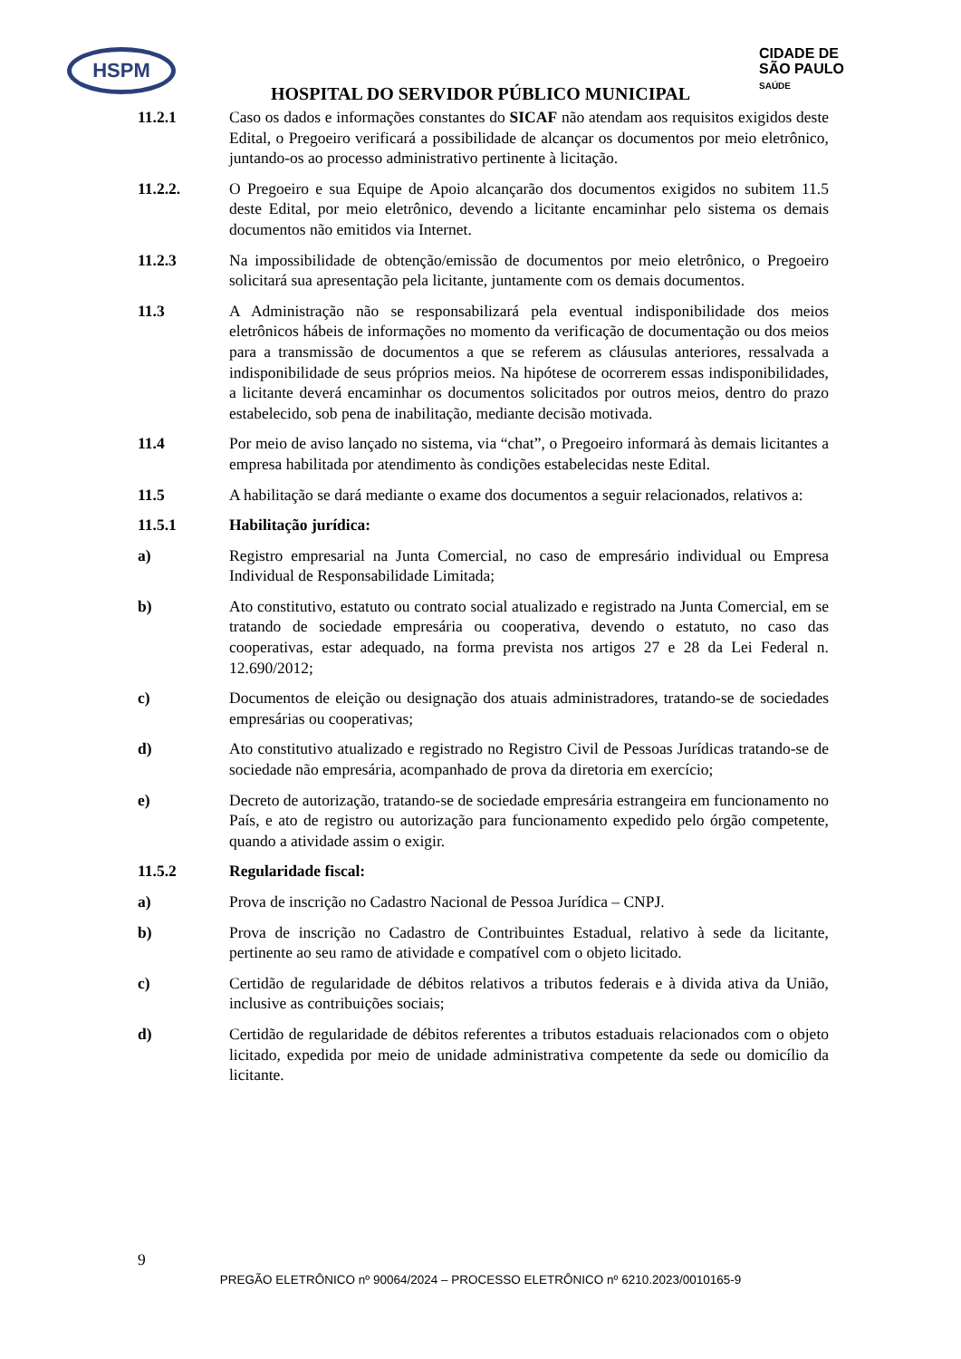HSPM
CIDADE DE
SÃO PAULO
SAÚDE
HOSPITAL DO SERVIDOR PÚBLICO MUNICIPAL
11.2.1 Caso os dados e informações constantes do SICAF não atendam aos requisitos exigidos deste Edital, o Pregoeiro verificará a possibilidade de alcançar os documentos por meio eletrônico, juntando-os ao processo administrativo pertinente à licitação.
11.2.2. O Pregoeiro e sua Equipe de Apoio alcançarão dos documentos exigidos no subitem 11.5 deste Edital, por meio eletrônico, devendo a licitante encaminhar pelo sistema os demais documentos não emitidos via Internet.
11.2.3 Na impossibilidade de obtenção/emissão de documentos por meio eletrônico, o Pregoeiro solicitará sua apresentação pela licitante, juntamente com os demais documentos.
11.3 A Administração não se responsabilizará pela eventual indisponibilidade dos meios eletrônicos hábeis de informações no momento da verificação de documentação ou dos meios para a transmissão de documentos a que se referem as cláusulas anteriores, ressalvada a indisponibilidade de seus próprios meios. Na hipótese de ocorrerem essas indisponibilidades, a licitante deverá encaminhar os documentos solicitados por outros meios, dentro do prazo estabelecido, sob pena de inabilitação, mediante decisão motivada.
11.4 Por meio de aviso lançado no sistema, via “chat”, o Pregoeiro informará às demais licitantes a empresa habilitada por atendimento às condições estabelecidas neste Edital.
11.5 A habilitação se dará mediante o exame dos documentos a seguir relacionados, relativos a:
11.5.1 Habilitação jurídica:
a) Registro empresarial na Junta Comercial, no caso de empresário individual ou Empresa Individual de Responsabilidade Limitada;
b) Ato constitutivo, estatuto ou contrato social atualizado e registrado na Junta Comercial, em se tratando de sociedade empresária ou cooperativa, devendo o estatuto, no caso das cooperativas, estar adequado, na forma prevista nos artigos 27 e 28 da Lei Federal n. 12.690/2012;
c) Documentos de eleição ou designação dos atuais administradores, tratando-se de sociedades empresárias ou cooperativas;
d) Ato constitutivo atualizado e registrado no Registro Civil de Pessoas Jurídicas tratando-se de sociedade não empresária, acompanhado de prova da diretoria em exercício;
e) Decreto de autorização, tratando-se de sociedade empresária estrangeira em funcionamento no País, e ato de registro ou autorização para funcionamento expedido pelo órgão competente, quando a atividade assim o exigir.
11.5.2 Regularidade fiscal:
a) Prova de inscrição no Cadastro Nacional de Pessoa Jurídica – CNPJ.
b) Prova de inscrição no Cadastro de Contribuintes Estadual, relativo à sede da licitante, pertinente ao seu ramo de atividade e compatível com o objeto licitado.
c) Certidão de regularidade de débitos relativos a tributos federais e à divida ativa da União, inclusive as contribuições sociais;
d) Certidão de regularidade de débitos referentes a tributos estaduais relacionados com o objeto licitado, expedida por meio de unidade administrativa competente da sede ou domicílio da licitante.
9
PREGÃO ELETRÔNICO nº 90064/2024 – PROCESSO ELETRÔNICO nº 6210.2023/0010165-9